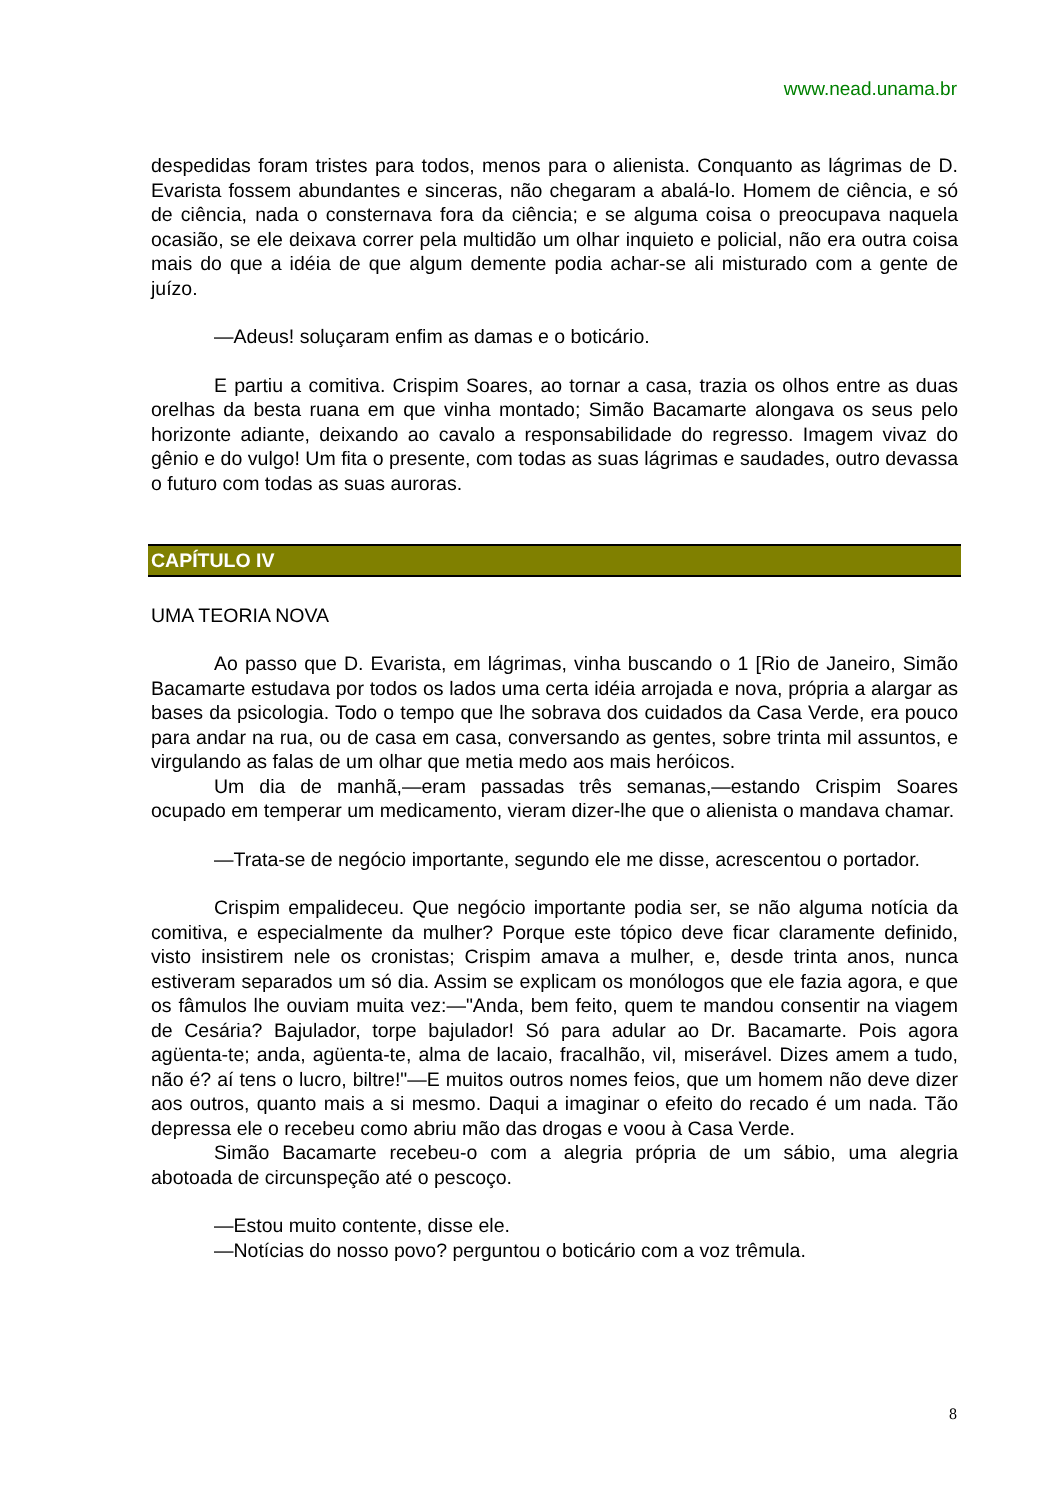www.nead.unama.br
despedidas foram tristes para todos, menos para o alienista. Conquanto as lágrimas de D. Evarista fossem abundantes e sinceras, não chegaram a abalá-lo. Homem de ciência, e só de ciência, nada o consternava fora da ciência; e se alguma coisa o preocupava naquela ocasião, se ele deixava correr pela multidão um olhar inquieto e policial, não era outra coisa mais do que a idéia de que algum demente podia achar-se ali misturado com a gente de juízo.
—Adeus! soluçaram enfim as damas e o boticário.
E partiu a comitiva. Crispim Soares, ao tornar a casa, trazia os olhos entre as duas orelhas da besta ruana em que vinha montado; Simão Bacamarte alongava os seus pelo horizonte adiante, deixando ao cavalo a responsabilidade do regresso. Imagem vivaz do gênio e do vulgo! Um fita o presente, com todas as suas lágrimas e saudades, outro devassa o futuro com todas as suas auroras.
CAPÍTULO IV
UMA TEORIA NOVA
Ao passo que D. Evarista, em lágrimas, vinha buscando o 1 [Rio de Janeiro, Simão Bacamarte estudava por todos os lados uma certa idéia arrojada e nova, própria a alargar as bases da psicologia. Todo o tempo que lhe sobrava dos cuidados da Casa Verde, era pouco para andar na rua, ou de casa em casa, conversando as gentes, sobre trinta mil assuntos, e virgulando as falas de um olhar que metia medo aos mais heróicos.
Um dia de manhã,—eram passadas três semanas,—estando Crispim Soares ocupado em temperar um medicamento, vieram dizer-lhe que o alienista o mandava chamar.
—Trata-se de negócio importante, segundo ele me disse, acrescentou o portador.
Crispim empalideceu. Que negócio importante podia ser, se não alguma notícia da comitiva, e especialmente da mulher? Porque este tópico deve ficar claramente definido, visto insistirem nele os cronistas; Crispim amava a mulher, e, desde trinta anos, nunca estiveram separados um só dia. Assim se explicam os monólogos que ele fazia agora, e que os fâmulos lhe ouviam muita vez:—"Anda, bem feito, quem te mandou consentir na viagem de Cesária? Bajulador, torpe bajulador! Só para adular ao Dr. Bacamarte. Pois agora agüenta-te; anda, agüenta-te, alma de lacaio, fracalhão, vil, miserável. Dizes amem a tudo, não é? aí tens o lucro, biltre!"—E muitos outros nomes feios, que um homem não deve dizer aos outros, quanto mais a si mesmo. Daqui a imaginar o efeito do recado é um nada. Tão depressa ele o recebeu como abriu mão das drogas e voou à Casa Verde.
Simão Bacamarte recebeu-o com a alegria própria de um sábio, uma alegria abotoada de circunspeção até o pescoço.
—Estou muito contente, disse ele.
—Notícias do nosso povo? perguntou o boticário com a voz trêmula.
8